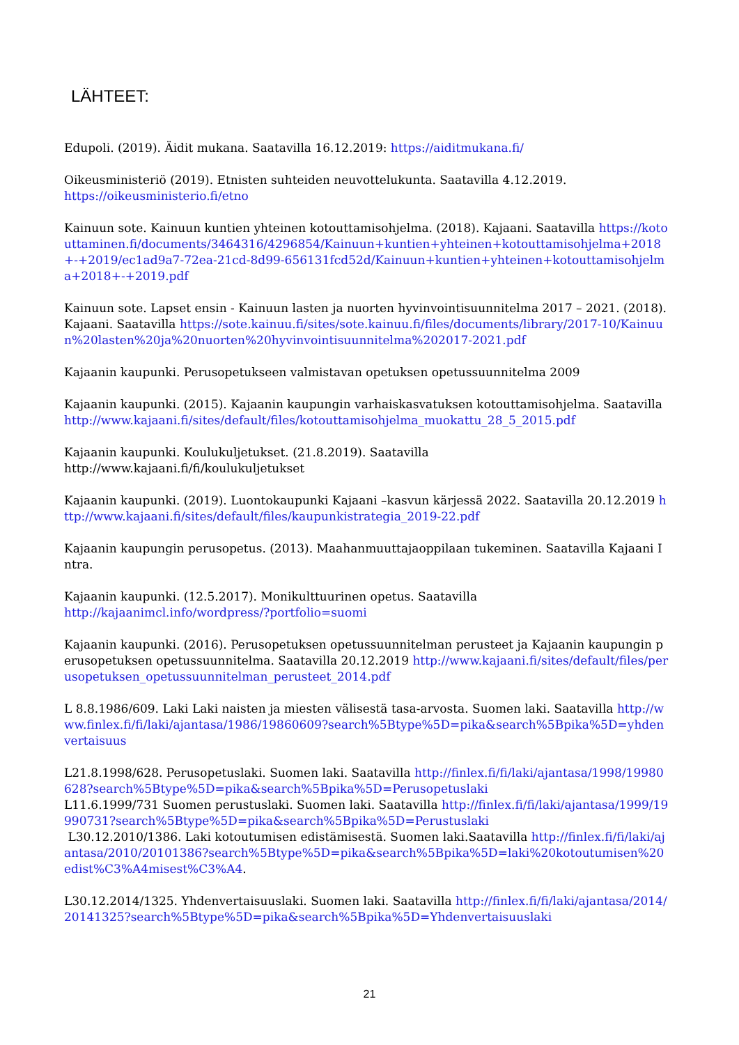LÄHTEET:
Edupoli. (2019). Äidit mukana. Saatavilla 16.12.2019: https://aiditmukana.fi/
Oikeusministeriö (2019). Etnisten suhteiden neuvottelukunta. Saatavilla 4.12.2019.
https://oikeusministerio.fi/etno
Kainuun sote. Kainuun kuntien yhteinen kotouttamisohjelma. (2018). Kajaani. Saatavilla https://kotouttaminen.fi/documents/3464316/4296854/Kainuun+kuntien+yhteinen+kotouttamisohjelma+2018+-+2019/ec1ad9a7-72ea-21cd-8d99-656131fcd52d/Kainuun+kuntien+yhteinen+kotouttamisohjelma+2018+-+2019.pdf
Kainuun sote. Lapset ensin - Kainuun lasten ja nuorten hyvinvointisuunnitelma 2017 – 2021. (2018). Kajaani. Saatavilla https://sote.kainuu.fi/sites/sote.kainuu.fi/files/documents/library/2017-10/Kainuun%20lasten%20ja%20nuorten%20hyvinvointisuunnitelma%202017-2021.pdf
Kajaanin kaupunki. Perusopetukseen valmistavan opetuksen opetussuunnitelma 2009
Kajaanin kaupunki. (2015). Kajaanin kaupungin varhaiskasvatuksen kotouttamisohjelma. Saatavilla http://www.kajaani.fi/sites/default/files/kotouttamisohjelma_muokattu_28_5_2015.pdf
Kajaanin kaupunki. Koulukuljetukset. (21.8.2019). Saatavilla
http://www.kajaani.fi/fi/koulukuljetukset
Kajaanin kaupunki. (2019). Luontokaupunki Kajaani –kasvun kärjessä 2022. Saatavilla 20.12.2019 http://www.kajaani.fi/sites/default/files/kaupunkistrategia_2019-22.pdf
Kajaanin kaupungin perusopetus. (2013). Maahanmuuttajaoppilaan tukeminen. Saatavilla Kajaani Intra.
Kajaanin kaupunki. (12.5.2017). Monikulttuurinen opetus. Saatavilla
http://kajaanimcl.info/wordpress/?portfolio=suomi
Kajaanin kaupunki. (2016). Perusopetuksen opetussuunnitelman perusteet ja Kajaanin kaupungin perusopetuksen opetussuunnitelma. Saatavilla 20.12.2019 http://www.kajaani.fi/sites/default/files/perusopetuksen_opetussuunnitelman_perusteet_2014.pdf
L 8.8.1986/609. Laki Laki naisten ja miesten välisestä tasa-arvosta. Suomen laki. Saatavilla http://www.finlex.fi/fi/laki/ajantasa/1986/19860609?search%5Btype%5D=pika&search%5Bpika%5D=yhdenvertaisuus
L21.8.1998/628. Perusopetuslaki. Suomen laki. Saatavilla http://finlex.fi/fi/laki/ajantasa/1998/19980628?search%5Btype%5D=pika&search%5Bpika%5D=Perusopetuslaki
L11.6.1999/731 Suomen perustuslaki. Suomen laki. Saatavilla http://finlex.fi/fi/laki/ajantasa/1999/19990731?search%5Btype%5D=pika&search%5Bpika%5D=Perustuslaki
L30.12.2010/1386. Laki kotoutumisen edistämisestä. Suomen laki.Saatavilla http://finlex.fi/fi/laki/ajantasa/2010/20101386?search%5Btype%5D=pika&search%5Bpika%5D=laki%20kotoutumisen%20edist%C3%A4misest%C3%A4.
L30.12.2014/1325. Yhdenvertaisuuslaki. Suomen laki. Saatavilla http://finlex.fi/fi/laki/ajantasa/2014/20141325?search%5Btype%5D=pika&search%5Bpika%5D=Yhdenvertaisuuslaki
21